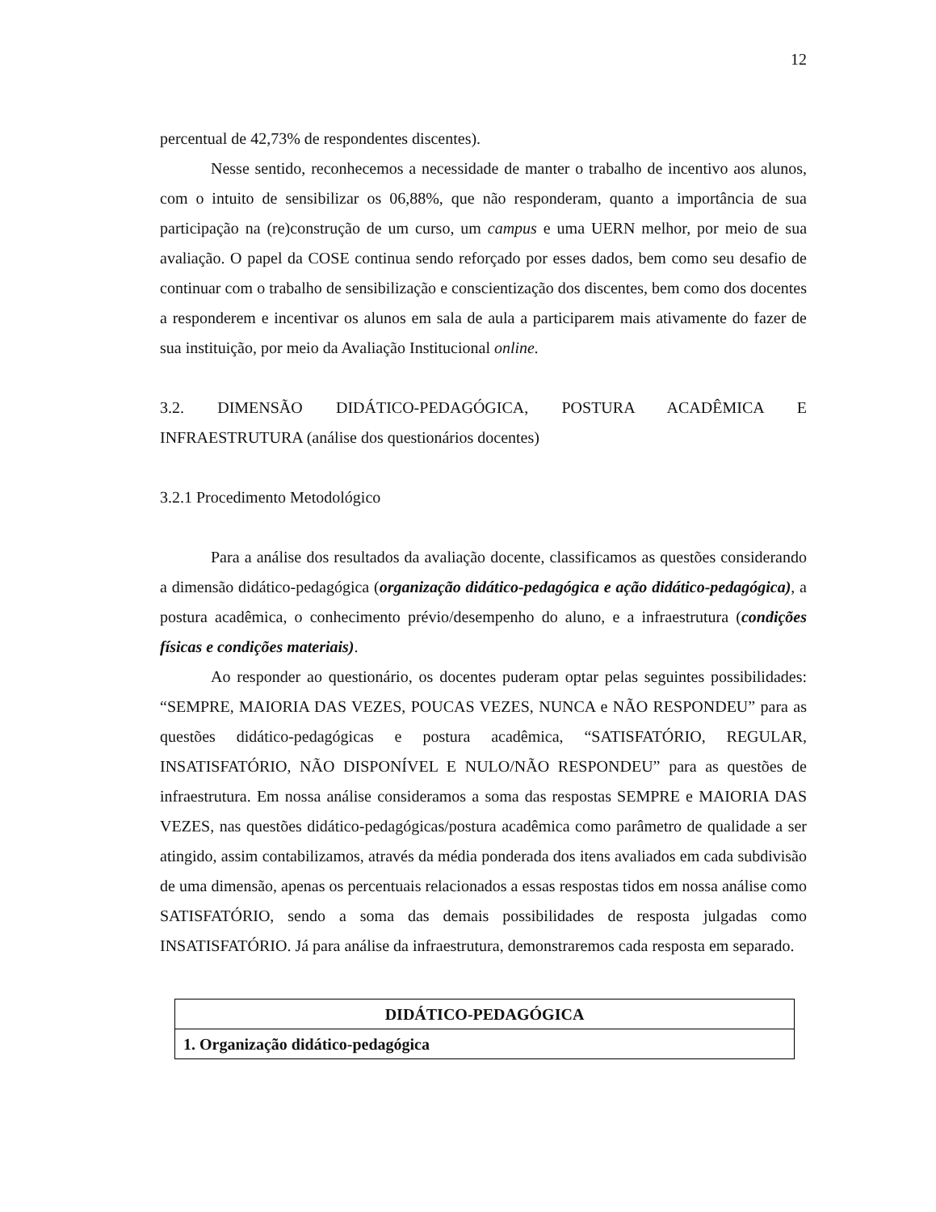12
percentual de 42,73% de respondentes discentes).
Nesse sentido, reconhecemos a necessidade de manter o trabalho de incentivo aos alunos, com o intuito de sensibilizar os 06,88%, que não responderam, quanto a importância de sua participação na (re)construção de um curso, um campus e uma UERN melhor, por meio de sua avaliação. O papel da COSE continua sendo reforçado por esses dados, bem como seu desafio de continuar com o trabalho de sensibilização e conscientização dos discentes, bem como dos docentes a responderem e incentivar os alunos em sala de aula a participarem mais ativamente do fazer de sua instituição, por meio da Avaliação Institucional online.
3.2. DIMENSÃO DIDÁTICO-PEDAGÓGICA, POSTURA ACADÊMICA E INFRAESTRUTURA (análise dos questionários docentes)
3.2.1 Procedimento Metodológico
Para a análise dos resultados da avaliação docente, classificamos as questões considerando a dimensão didático-pedagógica (organização didático-pedagógica e ação didático-pedagógica), a postura acadêmica, o conhecimento prévio/desempenho do aluno, e a infraestrutura (condições físicas e condições materiais).
Ao responder ao questionário, os docentes puderam optar pelas seguintes possibilidades: “SEMPRE, MAIORIA DAS VEZES, POUCAS VEZES, NUNCA e NÃO RESPONDEU” para as questões didático-pedagógicas e postura acadêmica, “SATISFATÓRIO, REGULAR, INSATISFATÓRIO, NÃO DISPONÍVEL E NULO/NÃO RESPONDEU” para as questões de infraestrutura. Em nossa análise consideramos a soma das respostas SEMPRE e MAIORIA DAS VEZES, nas questões didático-pedagógicas/postura acadêmica como parâmetro de qualidade a ser atingido, assim contabilizamos, através da média ponderada dos itens avaliados em cada subdivisão de uma dimensão, apenas os percentuais relacionados a essas respostas tidos em nossa análise como SATISFATÓRIO, sendo a soma das demais possibilidades de resposta julgadas como INSATISFATÓRIO. Já para análise da infraestrutura, demonstraremos cada resposta em separado.
| DIDÁTICO-PEDAGÓGICA |
| 1. Organização didático-pedagógica |